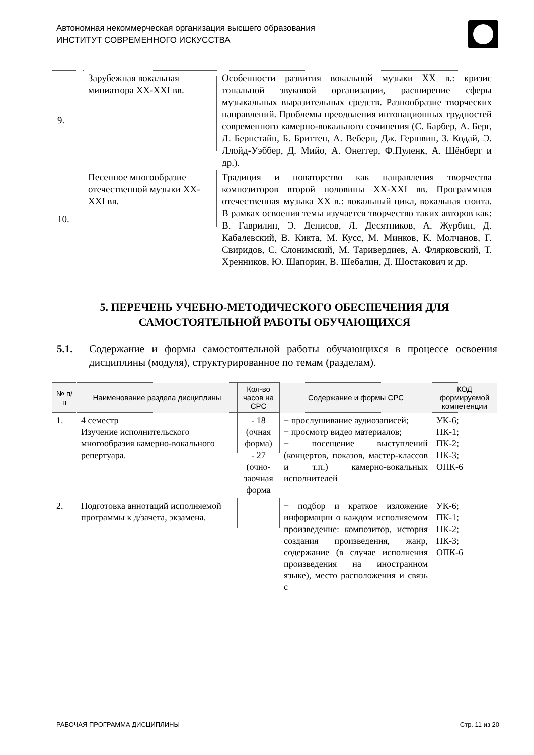Автономная некоммерческая организация высшего образования
ИНСТИТУТ СОВРЕМЕННОГО ИСКУССТВА
| 9. | Зарубежная вокальная миниатюра XX-XXI вв. | Особенности развития вокальной музыки XX в.: кризис тональной звуковой организации, расширение сферы музыкальных выразительных средств. Разнообразие творческих направлений. Проблемы преодоления интонационных трудностей современного камерно-вокального сочинения (С. Барбер, А. Берг, Л. Бернстайн, Б. Бриттен, А. Веберн, Дж. Гершвин, З. Кодай, Э. Ллойд-Уэббер, Д. Мийо, А. Онеггер, Ф.Пуленк, А. Шёнберг и др.). |
| 10. | Песенное многообразие отечественной музыки XX-XXI вв. | Традиция и новаторство как направления творчества композиторов второй половины XX-XXI вв. Программная отечественная музыка XX в.: вокальный цикл, вокальная сюита. В рамках освоения темы изучается творчество таких авторов как: В. Гаврилин, Э. Денисов, Л. Десятников, А. Журбин, Д. Кабалевский, В. Кикта, М. Кусс, М. Минков, К. Молчанов, Г. Свиридов, С. Слонимский, М. Таривердиев, А. Флярковский, Т. Хренников, Ю. Шапорин, В. Шебалин, Д. Шостакович и др. |
5. ПЕРЕЧЕНЬ УЧЕБНО-МЕТОДИЧЕСКОГО ОБЕСПЕЧЕНИЯ ДЛЯ САМОСТОЯТЕЛЬНОЙ РАБОТЫ ОБУЧАЮЩИХСЯ
5.1. Содержание и формы самостоятельной работы обучающихся в процессе освоения дисциплины (модуля), структурированное по темам (разделам).
| № п/п | Наименование раздела дисциплины | Кол-во часов на СРС | Содержание и формы СРС | КОД формируемой компетенции |
| --- | --- | --- | --- | --- |
| 1. | 4 семестр Изучение исполнительского многообразия камерно-вокального репертуара. | - 18 (очная форма) - 27 (очно-заочная форма | − прослушивание аудиозаписей; − просмотр видео материалов; − посещение выступлений (концертов, показов, мастер-классов и т.п.) камерно-вокальных исполнителей | УК-6; ПК-1; ПК-2; ПК-3; ОПК-6 |
| 2. | Подготовка аннотаций исполняемой программы к д/зачета, экзамена. | | − подбор и краткое изложение информации о каждом исполняемом произведение: композитор, история создания произведения, жанр, содержание (в случае исполнения произведения на иностранном языке), место расположения и связь с | УК-6; ПК-1; ПК-2; ПК-3; ОПК-6 |
РАБОЧАЯ ПРОГРАММА ДИСЦИПЛИНЫ Стр. 11 из 20